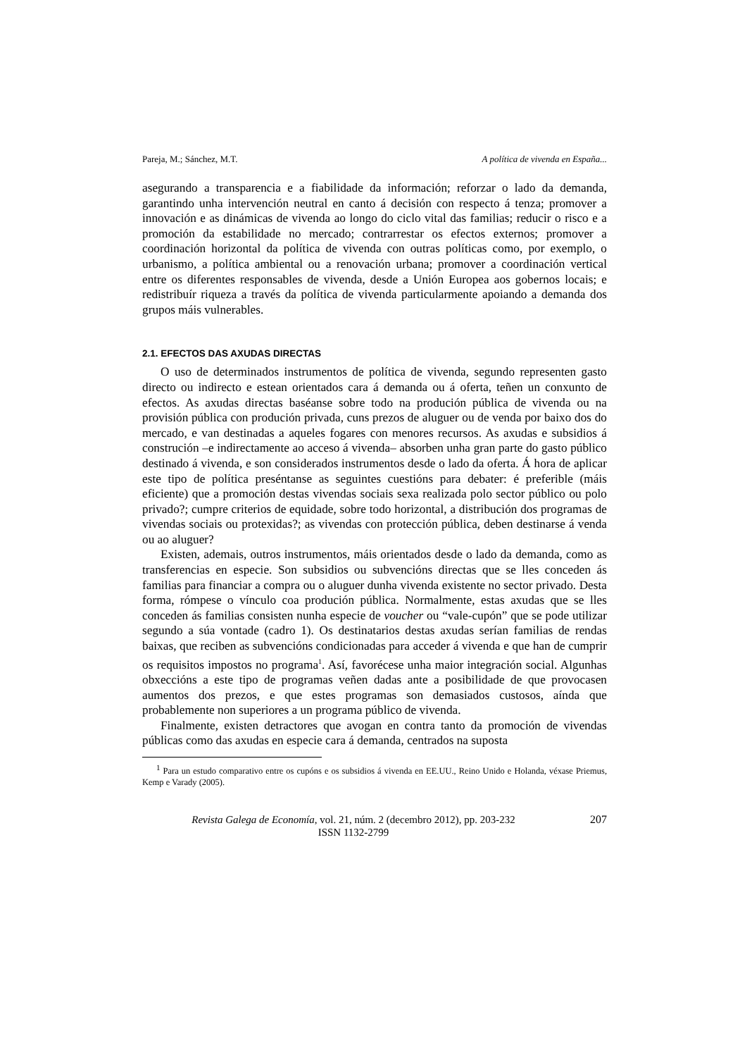Pareja, M.; Sánchez, M.T. A política de vivenda en España...
asegurando a transparencia e a fiabilidade da información; reforzar o lado da demanda, garantindo unha intervención neutral en canto á decisión con respecto á tenza; promover a innovación e as dinámicas de vivenda ao longo do ciclo vital das familias; reducir o risco e a promoción da estabilidade no mercado; contrarrestar os efectos externos; promover a coordinación horizontal da política de vivenda con outras políticas como, por exemplo, o urbanismo, a política ambiental ou a renovación urbana; promover a coordinación vertical entre os diferentes responsables de vivenda, desde a Unión Europea aos gobernos locais; e redistribuír riqueza a través da política de vivenda particularmente apoiando a demanda dos grupos máis vulnerables.
2.1. EFECTOS DAS AXUDAS DIRECTAS
O uso de determinados instrumentos de política de vivenda, segundo representen gasto directo ou indirecto e estean orientados cara á demanda ou á oferta, teñen un conxunto de efectos. As axudas directas baséanse sobre todo na produción pública de vivenda ou na provisión pública con produción privada, cuns prezos de aluguer ou de venda por baixo dos do mercado, e van destinadas a aqueles fogares con menores recursos. As axudas e subsidios á construción –e indirectamente ao acceso á vivenda– absorben unha gran parte do gasto público destinado á vivenda, e son considerados instrumentos desde o lado da oferta. Á hora de aplicar este tipo de política preséntanse as seguintes cuestións para debater: é preferible (máis eficiente) que a promoción destas vivendas sociais sexa realizada polo sector público ou polo privado?; cumpre criterios de equidade, sobre todo horizontal, a distribución dos programas de vivendas sociais ou protexidas?; as vivendas con protección pública, deben destinarse á venda ou ao aluguer?
Existen, ademais, outros instrumentos, máis orientados desde o lado da demanda, como as transferencias en especie. Son subsidios ou subvencións directas que se lles conceden ás familias para financiar a compra ou o aluguer dunha vivenda existente no sector privado. Desta forma, rómpese o vínculo coa produción pública. Normalmente, estas axudas que se lles conceden ás familias consisten nunha especie de voucher ou “vale-cupón” que se pode utilizar segundo a súa vontade (cadro 1). Os destinatarios destas axudas serían familias de rendas baixas, que reciben as subvencións condicionadas para acceder á vivenda e que han de cumprir os requisitos impostos no programa<sup>1</sup>. Así, favorécese unha maior integración social. Algunhas obxeccións a este tipo de programas veñen dadas ante a posibilidade de que provocasen aumentos dos prezos, e que estes programas son demasiados custosos, aínda que probablemente non superiores a un programa público de vivenda.
Finalmente, existen detractores que avogan en contra tanto da promoción de vivendas públicas como das axudas en especie cara á demanda, centrados na suposta
<sup>1</sup> Para un estudo comparativo entre os cupóns e os subsidios á vivenda en EE.UU., Reino Unido e Holanda, véxase Priemus, Kemp e Varady (2005).
Revista Galega de Economía, vol. 21, núm. 2 (decembro 2012), pp. 203-232
ISSN 1132-2799
207